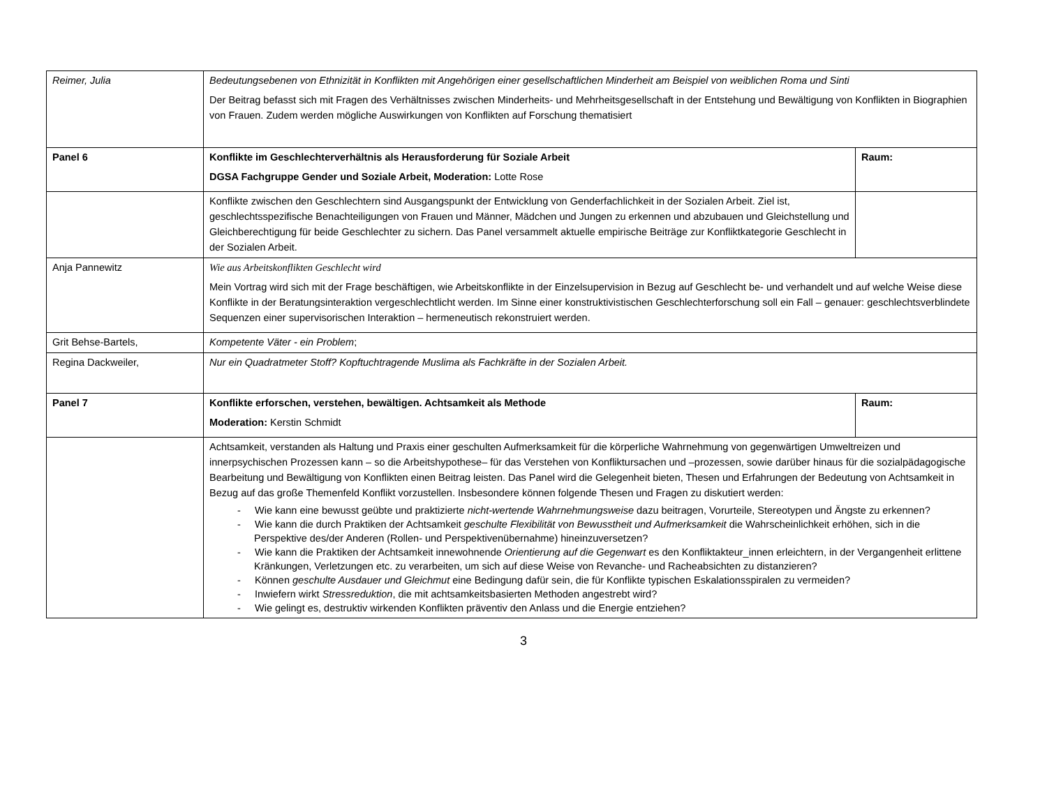| Reimer, Julia | Bedeutungsebenen von Ethnizität in Konflikten mit Angehörigen einer gesellschaftlichen Minderheit am Beispiel von weiblichen Roma und Sinti Der Beitrag befasst sich mit Fragen des Verhältnisses zwischen Minderheits- und Mehrheitsgesellschaft in der Entstehung und Bewältigung von Konflikten in Biographien von Frauen. Zudem werden mögliche Auswirkungen von Konflikten auf Forschung thematisiert | |
| Panel 6 | Konflikte im Geschlechterverhältnis als Herausforderung für Soziale Arbeit DGSA Fachgruppe Gender und Soziale Arbeit, Moderation: Lotte Rose | Raum: |
| | Konflikte zwischen den Geschlechtern sind Ausgangspunkt der Entwicklung von Genderfachlichkeit in der Sozialen Arbeit. Ziel ist, geschlechtsspezifische Benachteiligungen von Frauen und Männer, Mädchen und Jungen zu erkennen und abzubauen und Gleichstellung und Gleichberechtigung für beide Geschlechter zu sichern. Das Panel versammelt aktuelle empirische Beiträge zur Konfliktkategorie Geschlecht in der Sozialen Arbeit. | |
| Anja Pannewitz | Wie aus Arbeitskonflikten Geschlecht wird Mein Vortrag wird sich mit der Frage beschäftigen, wie Arbeitskonflikte in der Einzelsupervision in Bezug auf Geschlecht be- und verhandelt und auf welche Weise diese Konflikte in der Beratungsinteraktion vergeschlechtlicht werden. Im Sinne einer konstruktivistischen Geschlechterforschung soll ein Fall – genauer: geschlechtsverblindete Sequenzen einer supervisorischen Interaktion – hermeneutisch rekonstruiert werden. | |
| Grit Behse-Bartels, | Kompetente Väter - ein Problem ; | |
| Regina Dackweiler, | Nur ein Quadratmeter Stoff? Kopftuchtragende Muslima als Fachkräfte in der Sozialen Arbeit. | |
| Panel 7 | Konflikte erforschen, verstehen, bewältigen. Achtsamkeit als Methode Moderation: Kerstin Schmidt | Raum: |
| | Achtsamkeit, verstanden als Haltung und Praxis einer geschulten Aufmerksamkeit für die körperliche Wahrnehmung von gegenwärtigen Umweltreizen und innerpsychischen Prozessen kann – so die Arbeitshypothese– für das Verstehen von Konfliktursachen und –prozessen, sowie darüber hinaus für die sozialpädagogische Bearbeitung und Bewältigung von Konflikten einen Beitrag leisten. Das Panel wird die Gelegenheit bieten, Thesen und Erfahrungen der Bedeutung von Achtsamkeit in Bezug auf das große Themenfeld Konflikt vorzustellen. Insbesondere können folgende Thesen und Fragen zu diskutiert werden: - Wie kann eine bewusst geübte und praktizierte nicht-wertende Wahrnehmungsweise dazu beitragen, Vorurteile, Stereotypen und Ängste zu erkennen? - Wie kann die durch Praktiken der Achtsamkeit geschulte Flexibilität von Bewusstheit und Aufmerksamkeit die Wahrscheinlichkeit erhöhen, sich in die Perspektive des/der Anderen (Rollen- und Perspektivenübernahme) hineinzuversetzen? - Wie kann die Praktiken der Achtsamkeit innewohnende Orientierung auf die Gegenwart es den Konfliktakteur_innen erleichtern, in der Vergangenheit erlittene Kränkungen, Verletzungen etc. zu verarbeiten, um sich auf diese Weise von Revanche- und Racheabsichten zu distanzieren? - Können geschulte Ausdauer und Gleichmut eine Bedingung dafür sein, die für Konflikte typischen Eskalationsspiralen zu vermeiden? - Inwiefern wirkt Stressreduktion , die mit achtsamkeitsbasierten Methoden angestrebt wird? - Wie gelingt es, destruktiv wirkenden Konflikten präventiv den Anlass und die Energie entziehen? | |
3